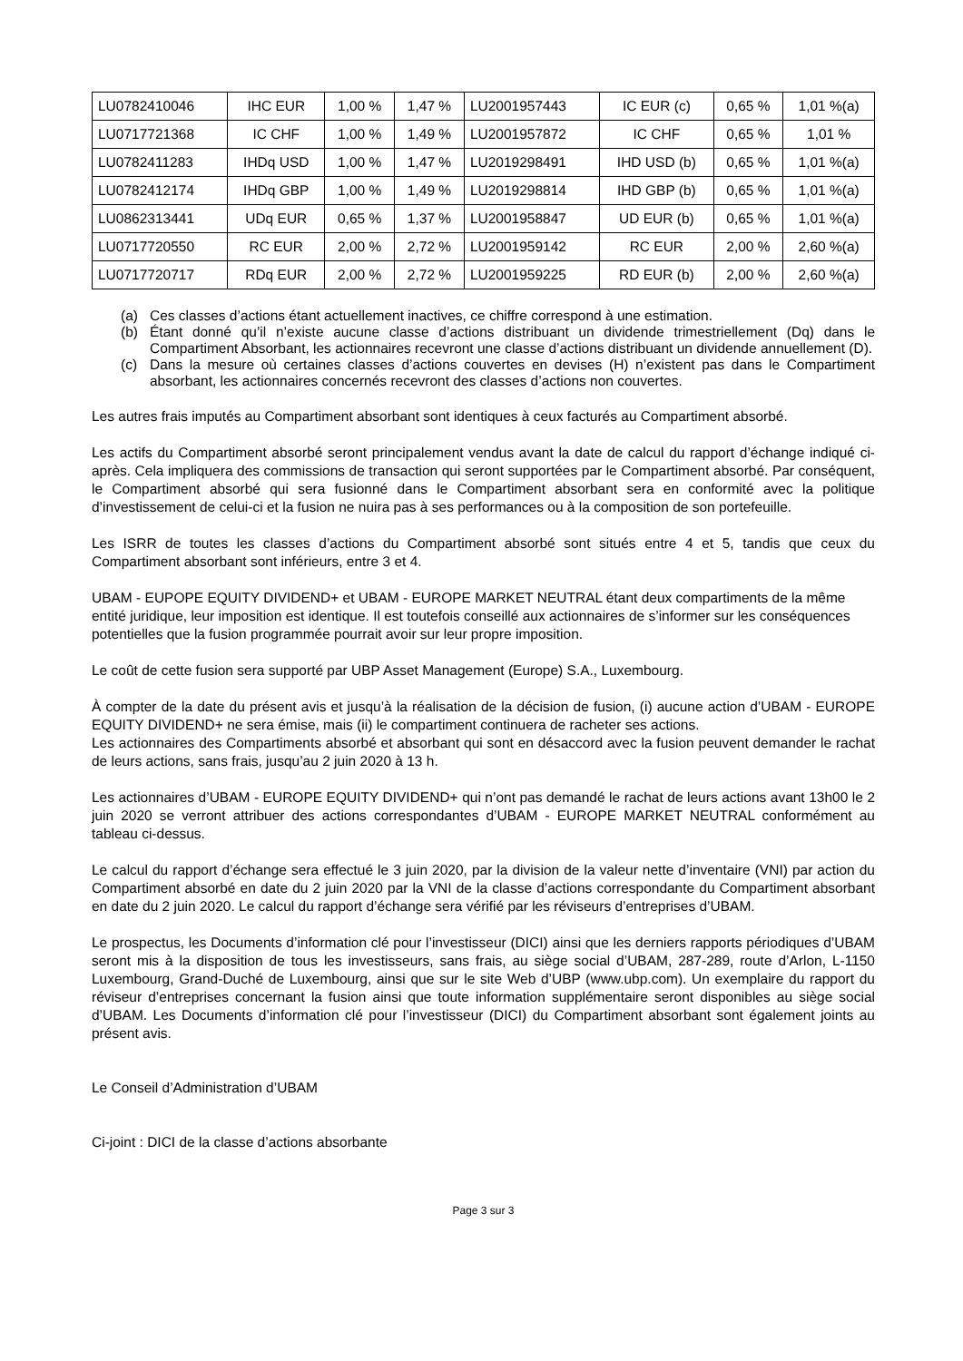| LU0782410046 | IHC EUR | 1,00 % | 1,47 % | LU2001957443 | IC EUR (c) | 0,65 % | 1,01 %(a) |
| LU0717721368 | IC CHF | 1,00 % | 1,49 % | LU2001957872 | IC CHF | 0,65 % | 1,01 % |
| LU0782411283 | IHDq USD | 1,00 % | 1,47 % | LU2019298491 | IHD USD (b) | 0,65 % | 1,01 %(a) |
| LU0782412174 | IHDq GBP | 1,00 % | 1,49 % | LU2019298814 | IHD GBP (b) | 0,65 % | 1,01 %(a) |
| LU0862313441 | UDq EUR | 0,65 % | 1,37 % | LU2001958847 | UD EUR (b) | 0,65 % | 1,01 %(a) |
| LU0717720550 | RC EUR | 2,00 % | 2,72 % | LU2001959142 | RC EUR | 2,00 % | 2,60 %(a) |
| LU0717720717 | RDq EUR | 2,00 % | 2,72 % | LU2001959225 | RD EUR (b) | 2,00 % | 2,60 %(a) |
(a) Ces classes d’actions étant actuellement inactives, ce chiffre correspond à une estimation.
(b) Étant donné qu’il n’existe aucune classe d’actions distribuant un dividende trimestriellement (Dq) dans le Compartiment Absorbant, les actionnaires recevront une classe d’actions distribuant un dividende annuellement (D).
(c) Dans la mesure où certaines classes d’actions couvertes en devises (H) n’existent pas dans le Compartiment absorbant, les actionnaires concernés recevront des classes d’actions non couvertes.
Les autres frais imputés au Compartiment absorbant sont identiques à ceux facturés au Compartiment absorbé.
Les actifs du Compartiment absorbé seront principalement vendus avant la date de calcul du rapport d’échange indiqué ci-après. Cela impliquera des commissions de transaction qui seront supportées par le Compartiment absorbé. Par conséquent, le Compartiment absorbé qui sera fusionné dans le Compartiment absorbant sera en conformité avec la politique d’investissement de celui-ci et la fusion ne nuira pas à ses performances ou à la composition de son portefeuille.
Les ISRR de toutes les classes d’actions du Compartiment absorbé sont situés entre 4 et 5, tandis que ceux du Compartiment absorbant sont inférieurs, entre 3 et 4.
UBAM - EUPOPE EQUITY DIVIDEND+ et UBAM - EUROPE MARKET NEUTRAL étant deux compartiments de la même entité juridique, leur imposition est identique. Il est toutefois conseillé aux actionnaires de s’informer sur les conséquences potentielles que la fusion programmée pourrait avoir sur leur propre imposition.
Le coût de cette fusion sera supporté par UBP Asset Management (Europe) S.A., Luxembourg.
À compter de la date du présent avis et jusqu’à la réalisation de la décision de fusion, (i) aucune action d’UBAM - EUROPE EQUITY DIVIDEND+ ne sera émise, mais (ii) le compartiment continuera de racheter ses actions.
Les actionnaires des Compartiments absorbé et absorbant qui sont en désaccord avec la fusion peuvent demander le rachat de leurs actions, sans frais, jusqu’au 2 juin 2020 à 13 h.
Les actionnaires d’UBAM - EUROPE EQUITY DIVIDEND+ qui n’ont pas demandé le rachat de leurs actions avant 13h00 le 2 juin 2020 se verront attribuer des actions correspondantes d’UBAM - EUROPE MARKET NEUTRAL conformément au tableau ci-dessus.
Le calcul du rapport d’échange sera effectué le 3 juin 2020, par la division de la valeur nette d’inventaire (VNI) par action du Compartiment absorbé en date du 2 juin 2020 par la VNI de la classe d’actions correspondante du Compartiment absorbant en date du 2 juin 2020. Le calcul du rapport d’échange sera vérifié par les réviseurs d’entreprises d’UBAM.
Le prospectus, les Documents d’information clé pour l’investisseur (DICI) ainsi que les derniers rapports périodiques d’UBAM seront mis à la disposition de tous les investisseurs, sans frais, au siège social d’UBAM, 287-289, route d’Arlon, L-1150 Luxembourg, Grand-Duché de Luxembourg, ainsi que sur le site Web d’UBP (www.ubp.com). Un exemplaire du rapport du réviseur d’entreprises concernant la fusion ainsi que toute information supplémentaire seront disponibles au siège social d’UBAM. Les Documents d’information clé pour l’investisseur (DICI) du Compartiment absorbant sont également joints au présent avis.
Le Conseil d’Administration d’UBAM
Ci-joint : DICI de la classe d’actions absorbante
Page 3 sur 3